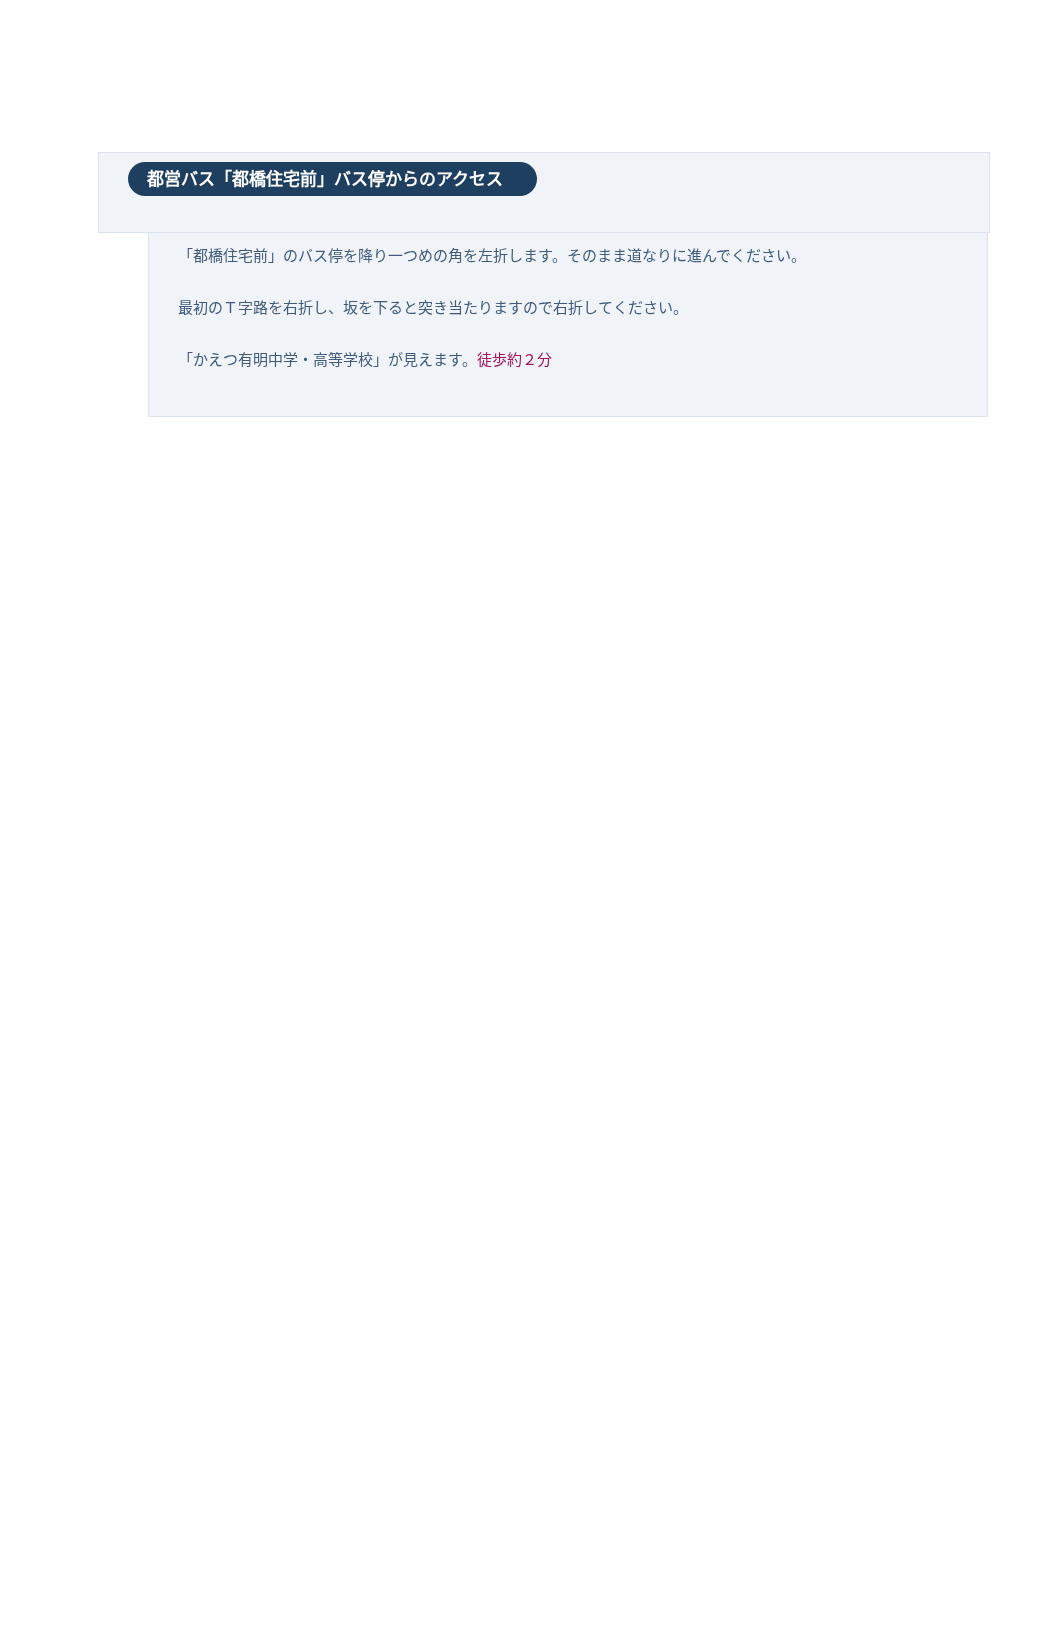都営バス「都橋住宅前」バス停からのアクセス
「都橋住宅前」のバス停を降り一つめの角を左折します。そのまま道なりに進んでください。
最初のＴ字路を右折し、坂を下ると突き当たりますので右折してください。
「かえつ有明中学・高等学校」が見えます。徒歩約２分